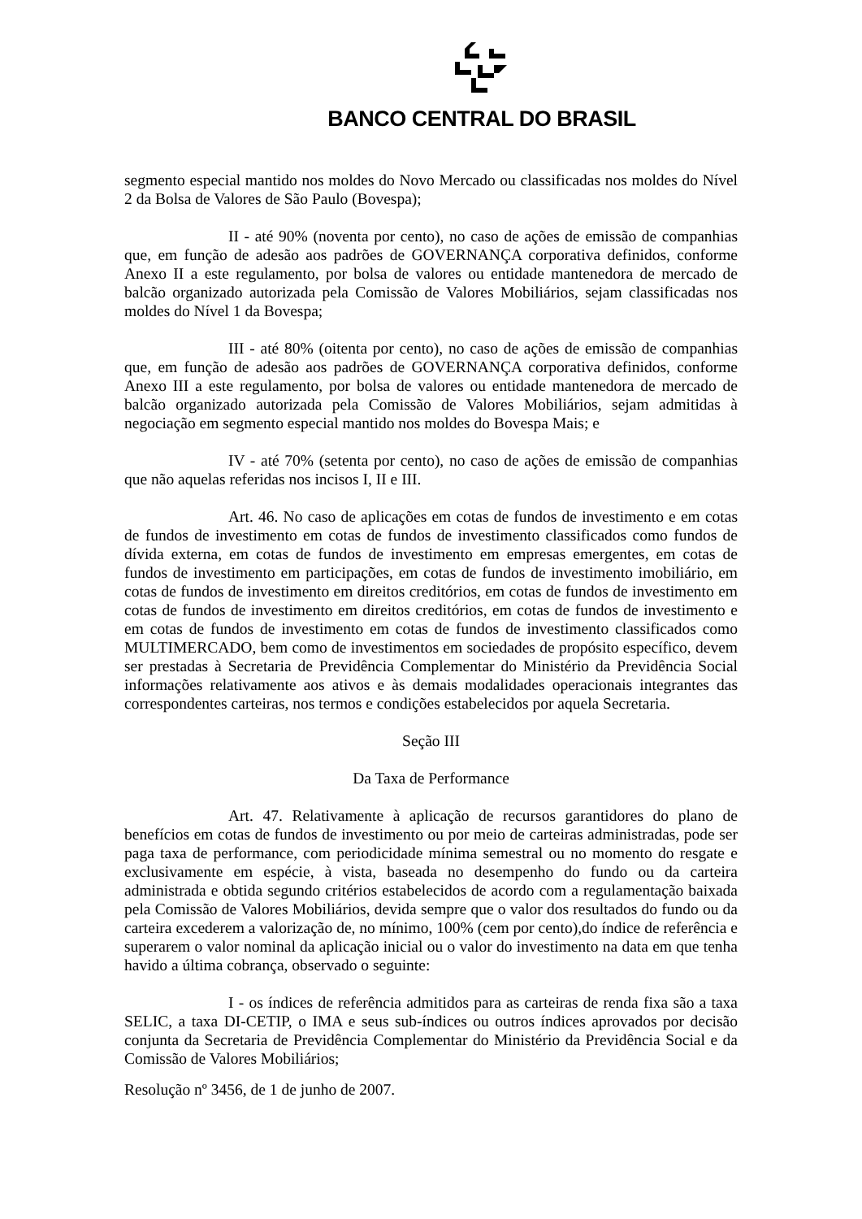BANCO CENTRAL DO BRASIL
segmento especial mantido nos moldes do Novo Mercado ou classificadas nos moldes do Nível 2 da Bolsa de Valores de São Paulo (Bovespa);
II - até 90% (noventa por cento), no caso de ações de emissão de companhias que, em função de adesão aos padrões de GOVERNANÇA corporativa definidos, conforme Anexo II a este regulamento, por bolsa de valores ou entidade mantenedora de mercado de balcão organizado autorizada pela Comissão de Valores Mobiliários, sejam classificadas nos moldes do Nível 1 da Bovespa;
III - até 80% (oitenta por cento), no caso de ações de emissão de companhias que, em função de adesão aos padrões de GOVERNANÇA corporativa definidos, conforme Anexo III a este regulamento, por bolsa de valores ou entidade mantenedora de mercado de balcão organizado autorizada pela Comissão de Valores Mobiliários, sejam admitidas à negociação em segmento especial mantido nos moldes do Bovespa Mais; e
IV - até 70% (setenta por cento), no caso de ações de emissão de companhias que não aquelas referidas nos incisos I, II e III.
Art. 46. No caso de aplicações em cotas de fundos de investimento e em cotas de fundos de investimento em cotas de fundos de investimento classificados como fundos de dívida externa, em cotas de fundos de investimento em empresas emergentes, em cotas de fundos de investimento em participações, em cotas de fundos de investimento imobiliário, em cotas de fundos de investimento em direitos creditórios, em cotas de fundos de investimento em cotas de fundos de investimento em direitos creditórios, em cotas de fundos de investimento e em cotas de fundos de investimento em cotas de fundos de investimento classificados como MULTIMERCADO, bem como de investimentos em sociedades de propósito específico, devem ser prestadas à Secretaria de Previdência Complementar do Ministério da Previdência Social informações relativamente aos ativos e às demais modalidades operacionais integrantes das correspondentes carteiras, nos termos e condições estabelecidos por aquela Secretaria.
Seção III
Da Taxa de Performance
Art. 47. Relativamente à aplicação de recursos garantidores do plano de benefícios em cotas de fundos de investimento ou por meio de carteiras administradas, pode ser paga taxa de performance, com periodicidade mínima semestral ou no momento do resgate e exclusivamente em espécie, à vista, baseada no desempenho do fundo ou da carteira administrada e obtida segundo critérios estabelecidos de acordo com a regulamentação baixada pela Comissão de Valores Mobiliários, devida sempre que o valor dos resultados do fundo ou da carteira excederem a valorização de, no mínimo, 100% (cem por cento),do índice de referência e superarem o valor nominal da aplicação inicial ou o valor do investimento na data em que tenha havido a última cobrança, observado o seguinte:
I - os índices de referência admitidos para as carteiras de renda fixa são a taxa SELIC, a taxa DI-CETIP, o IMA e seus sub-índices ou outros índices aprovados por decisão conjunta da Secretaria de Previdência Complementar do Ministério da Previdência Social e da Comissão de Valores Mobiliários;
Resolução nº 3456, de 1 de junho de 2007.